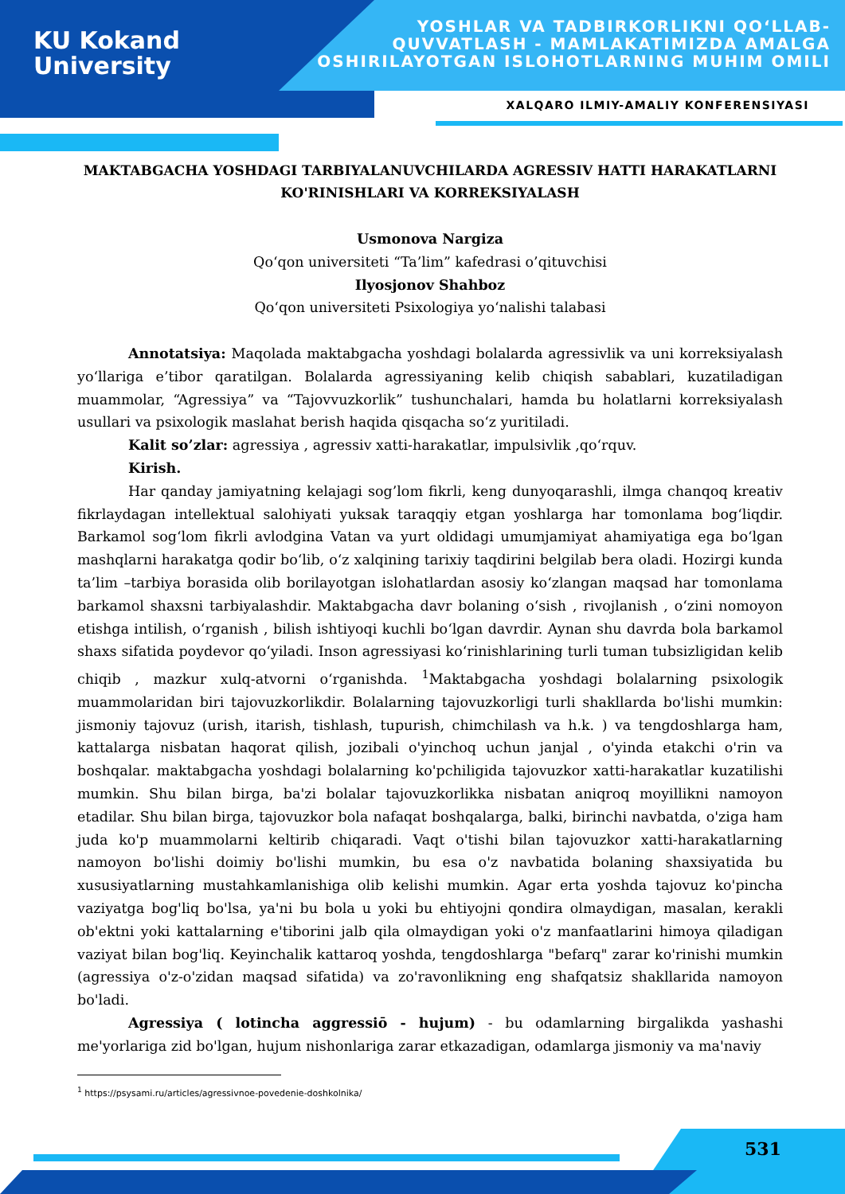KU Kokand
University
YOSHLAR VA TADBIRKORLIKNI QO‘LLAB-
QUVVATLASH - MAMLAKATIMIZDA AMALGA
OSHIRILAYOTGAN ISLOHOTLARNING MUHIM OMILI
XALQARO ILMIY-AMALIY KONFERENSIYASI
MAKTABGACHA YOSHDAGI TARBIYALANUVCHILARDA AGRESSIV HATTI HARAKATLARNI KO'RINISHLARI VA KORREKSIYALASH
Usmonova Nargiza
Qo‘qon universiteti “Ta’lim” kafedrasi o’qituvchisi
Ilyosjonov Shahboz
Qo‘qon universiteti Psixologiya yo‘nalishi talabasi
Annotatsiya: Maqolada maktabgacha yoshdagi bolalarda agressivlik va uni korreksiyalash yo‘llariga e’tibor qaratilgan. Bolalarda agressiyaning kelib chiqish sabablari, kuzatiladigan muammolar, “Agressiya” va “Tajovvuzkorlik” tushunchalari, hamda bu holatlarni korreksiyalash usullari va psixologik maslahat berish haqida qisqacha so‘z yuritiladi.
Kalit so’zlar: agressiya , agressiv xatti-harakatlar, impulsivlik ,qo‘rquv.
Kirish.
Har qanday jamiyatning kelajagi sog’lom fikrli, keng dunyoqarashli, ilmga chanqoq kreativ fikrlaydagan intellektual salohiyati yuksak taraqqiy etgan yoshlarga har tomonlama bog‘liqdir. Barkamol sog‘lom fikrli avlodgina Vatan va yurt oldidagi umumjamiyat ahamiyatiga ega bo‘lgan mashqlarni harakatga qodir bo‘lib, o‘z xalqining tarixiy taqdirini belgilab bera oladi. Hozirgi kunda ta’lim –tarbiya borasida olib borilayotgan islohatlardan asosiy ko‘zlangan maqsad har tomonlama barkamol shaxsni tarbiyalashdir. Maktabgacha davr bolaning o‘sish , rivojlanish , o‘zini nomoyon etishga intilish, o‘rganish , bilish ishtiyoqi kuchli bo‘lgan davrdir. Aynan shu davrda bola barkamol shaxs sifatida poydevor qo‘yiladi. Inson agressiyasi ko‘rinishlarining turli tuman tubsizligidan kelib chiqib , mazkur xulq-atvorni o‘rganishda. <sup>1</sup>Maktabgacha yoshdagi bolalarning psixologik muammolaridan biri tajovuzkorlikdir. Bolalarning tajovuzkorligi turli shakllarda bo'lishi mumkin: jismoniy tajovuz (urish, itarish, tishlash, tupurish, chimchilash va h.k. ) va tengdoshlarga ham, kattalarga nisbatan haqorat qilish, jozibali o'yinchoq uchun janjal , o'yinda etakchi o'rin va boshqalar. maktabgacha yoshdagi bolalarning ko'pchiligida tajovuzkor xatti-harakatlar kuzatilishi mumkin. Shu bilan birga, ba'zi bolalar tajovuzkorlikka nisbatan aniqroq moyillikni namoyon etadilar. Shu bilan birga, tajovuzkor bola nafaqat boshqalarga, balki, birinchi navbatda, o'ziga ham juda ko'p muammolarni keltirib chiqaradi. Vaqt o'tishi bilan tajovuzkor xatti-harakatlarning namoyon bo'lishi doimiy bo'lishi mumkin, bu esa o'z navbatida bolaning shaxsiyatida bu xususiyatlarning mustahkamlanishiga olib kelishi mumkin. Agar erta yoshda tajovuz ko'pincha vaziyatga bog'liq bo'lsa, ya'ni bu bola u yoki bu ehtiyojni qondira olmaydigan, masalan, kerakli ob'ektni yoki kattalarning e'tiborini jalb qila olmaydigan yoki o'z manfaatlarini himoya qiladigan vaziyat bilan bog'liq. Keyinchalik kattaroq yoshda, tengdoshlarga "befarq" zarar ko'rinishi mumkin (agressiya o'z-o'zidan maqsad sifatida) va zo'ravonlikning eng shafqatsiz shakllarida namoyon bo'ladi.
Agressiya ( lotincha aggressiō - hujum) - bu odamlarning birgalikda yashashi me'yorlariga zid bo'lgan, hujum nishonlariga zarar etkazadigan, odamlarga jismoniy va ma'naviy
<sup>1</sup> https://psysami.ru/articles/agressivnoe-povedenie-doshkolnika/
531